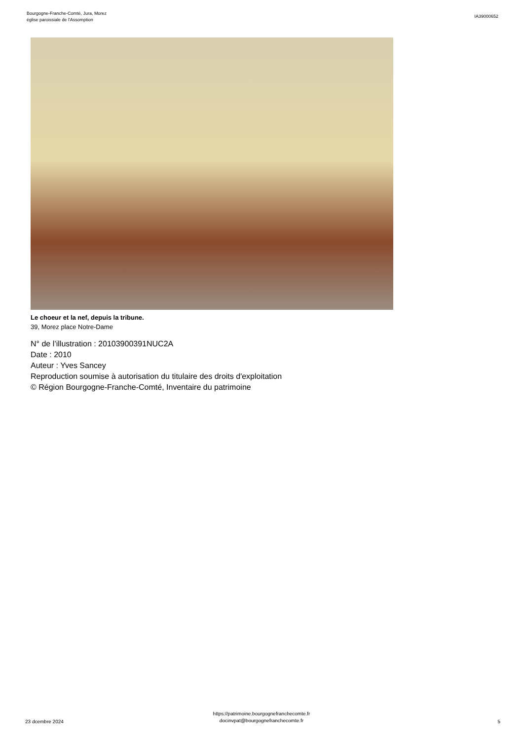Bourgogne-Franche-Comté, Jura, Morez
église paroissiale de l'Assomption
IA39000652
Le choeur et la nef, depuis la tribune.
39, Morez place Notre-Dame
N° de l’illustration : 20103900391NUC2A
Date : 2010
Auteur : Yves Sancey
Reproduction soumise à autorisation du titulaire des droits d'exploitation
© Région Bourgogne-Franche-Comté, Inventaire du patrimoine
23 dcembre 2024
https://patrimoine.bourgognefranchecomte.fr
docinvpat@bourgognefranchecomte.fr
5